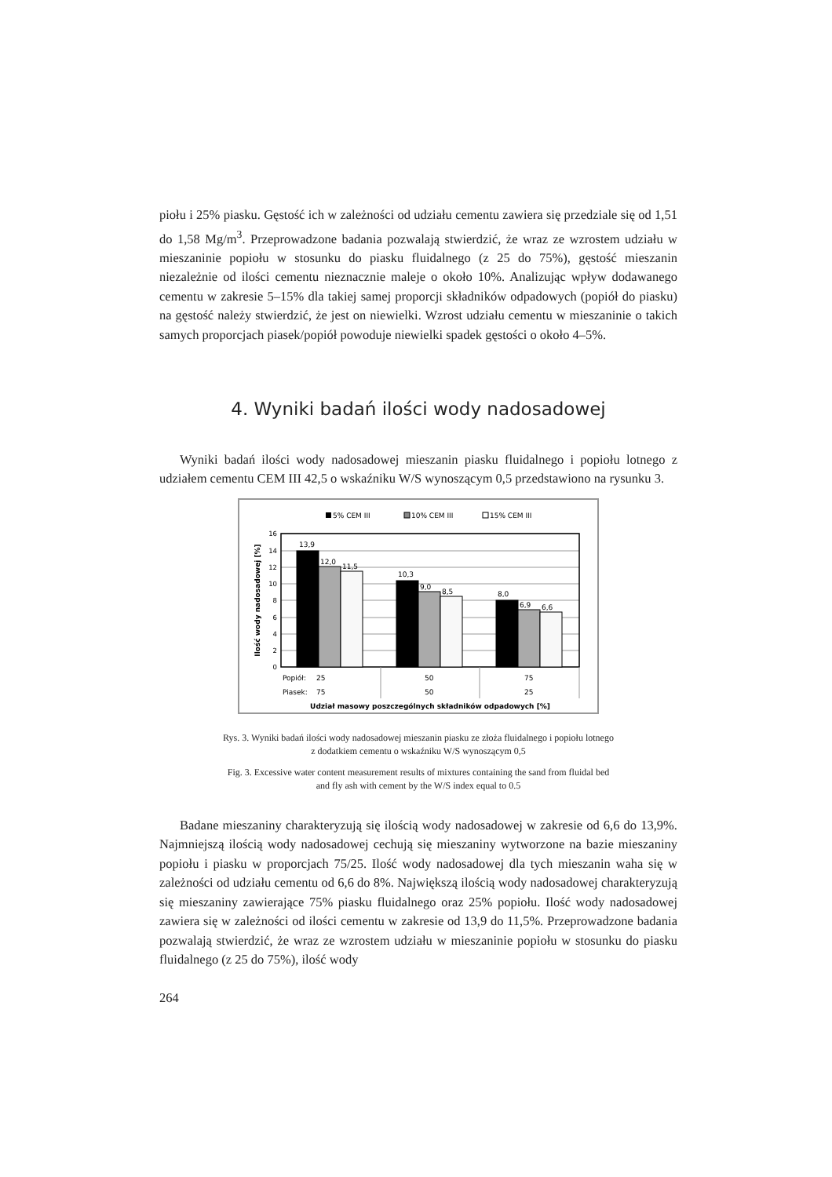piołu i 25% piasku. Gęstość ich w zależności od udziału cementu zawiera się przedziale się od 1,51 do 1,58 Mg/m<sup>3</sup>. Przeprowadzone badania pozwalają stwierdzić, że wraz ze wzrostem udziału w mieszaninie popiołu w stosunku do piasku fluidalnego (z 25 do 75%), gęstość mieszanin niezależnie od ilości cementu nieznacznie maleje o około 10%. Analizując wpływ dodawanego cementu w zakresie 5–15% dla takiej samej proporcji składników odpadowych (popiół do piasku) na gęstość należy stwierdzić, że jest on niewielki. Wzrost udziału cementu w mieszaninie o takich samych proporcjach piasek/popiół powoduje niewielki spadek gęstości o około 4–5%.
4. Wyniki badań ilości wody nadosadowej
Wyniki badań ilości wody nadosadowej mieszanin piasku fluidalnego i popiołu lotnego z udziałem cementu CEM III 42,5 o wskaźniku W/S wynoszącym 0,5 przedstawiono na rysunku 3.
5% CEM III
10% CEM III
15% CEM III
16
14
12
10
8
6
4
2
0
13,9
12,0
11,5
10,3
9,0
8,5
8,0
6,9
6,6
Popiół:
25
50
75
Piasek:
75
50
25
Udział masowy poszczególnych składników odpadowych [%]
Ilość wody nadosadowej [%]
Rys. 3. Wyniki badań ilości wody nadosadowej mieszanin piasku ze złoża fluidalnego i popiołu lotnego
z dodatkiem cementu o wskaźniku W/S wynoszącym 0,5
Fig. 3. Excessive water content measurement results of mixtures containing the sand from fluidal bed
and fly ash with cement by the W/S index equal to 0.5
Badane mieszaniny charakteryzują się ilością wody nadosadowej w zakresie od 6,6 do 13,9%. Najmniejszą ilością wody nadosadowej cechują się mieszaniny wytworzone na bazie mieszaniny popiołu i piasku w proporcjach 75/25. Ilość wody nadosadowej dla tych mieszanin waha się w zależności od udziału cementu od 6,6 do 8%. Największą ilością wody nadosadowej charakteryzują się mieszaniny zawierające 75% piasku fluidalnego oraz 25% popiołu. Ilość wody nadosadowej zawiera się w zależności od ilości cementu w zakresie od 13,9 do 11,5%. Przeprowadzone badania pozwalają stwierdzić, że wraz ze wzrostem udziału w mieszaninie popiołu w stosunku do piasku fluidalnego (z 25 do 75%), ilość wody
264